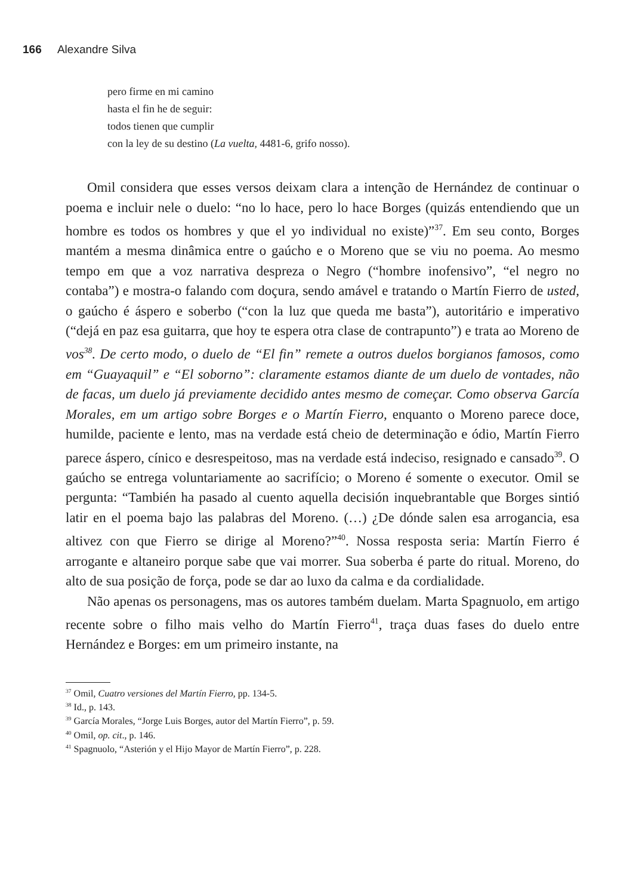166 Alexandre Silva
pero firme en mi camino
hasta el fin he de seguir:
todos tienen que cumplir
con la ley de su destino (La vuelta, 4481-6, grifo nosso).
Omil considera que esses versos deixam clara a intenção de Hernández de continuar o poema e incluir nele o duelo: “no lo hace, pero lo hace Borges (quizás entendiendo que un hombre es todos os hombres y que el yo individual no existe)”<sup>37</sup>. Em seu conto, Borges mantém a mesma dinâmica entre o gaúcho e o Moreno que se viu no poema. Ao mesmo tempo em que a voz narrativa despreza o Negro (“hombre inofensivo”, “el negro no contaba”) e mostra-o falando com doçura, sendo amável e tratando o Martín Fierro de usted, o gaúcho é áspero e soberbo (“con la luz que queda me basta”), autoritário e imperativo (“dejá en paz esa guitarra, que hoy te espera otra clase de contrapunto”) e trata ao Moreno de vos<sup>38</sup>. De certo modo, o duelo de “El fin” remete a outros duelos borgianos famosos, como em “Guayaquil” e “El soborno”: claramente estamos diante de um duelo de vontades, não de facas, um duelo já previamente decidido antes mesmo de começar. Como observa García Morales, em um artigo sobre Borges e o Martín Fierro, enquanto o Moreno parece doce, humilde, paciente e lento, mas na verdade está cheio de determinação e ódio, Martín Fierro parece áspero, cínico e desrespeitoso, mas na verdade está indeciso, resignado e cansado<sup>39</sup>. O gaúcho se entrega voluntariamente ao sacrifício; o Moreno é somente o executor. Omil se pergunta: “También ha pasado al cuento aquella decisión inquebrantable que Borges sintió latir en el poema bajo las palabras del Moreno. (…) ¿De dónde salen esa arrogancia, esa altivez con que Fierro se dirige al Moreno?”<sup>40</sup>. Nossa resposta seria: Martín Fierro é arrogante e altaneiro porque sabe que vai morrer. Sua soberba é parte do ritual. Moreno, do alto de sua posição de força, pode se dar ao luxo da calma e da cordialidade.
Não apenas os personagens, mas os autores também duelam. Marta Spagnuolo, em artigo recente sobre o filho mais velho do Martín Fierro<sup>41</sup>, traça duas fases do duelo entre Hernández e Borges: em um primeiro instante, na
<sup>37</sup> Omil, Cuatro versiones del Martín Fierro, pp. 134-5.
<sup>38</sup> Id., p. 143.
<sup>39</sup> García Morales, “Jorge Luis Borges, autor del Martín Fierro”, p. 59.
<sup>40</sup> Omil, op. cit., p. 146.
<sup>41</sup> Spagnuolo, “Asterión y el Hijo Mayor de Martín Fierro”, p. 228.